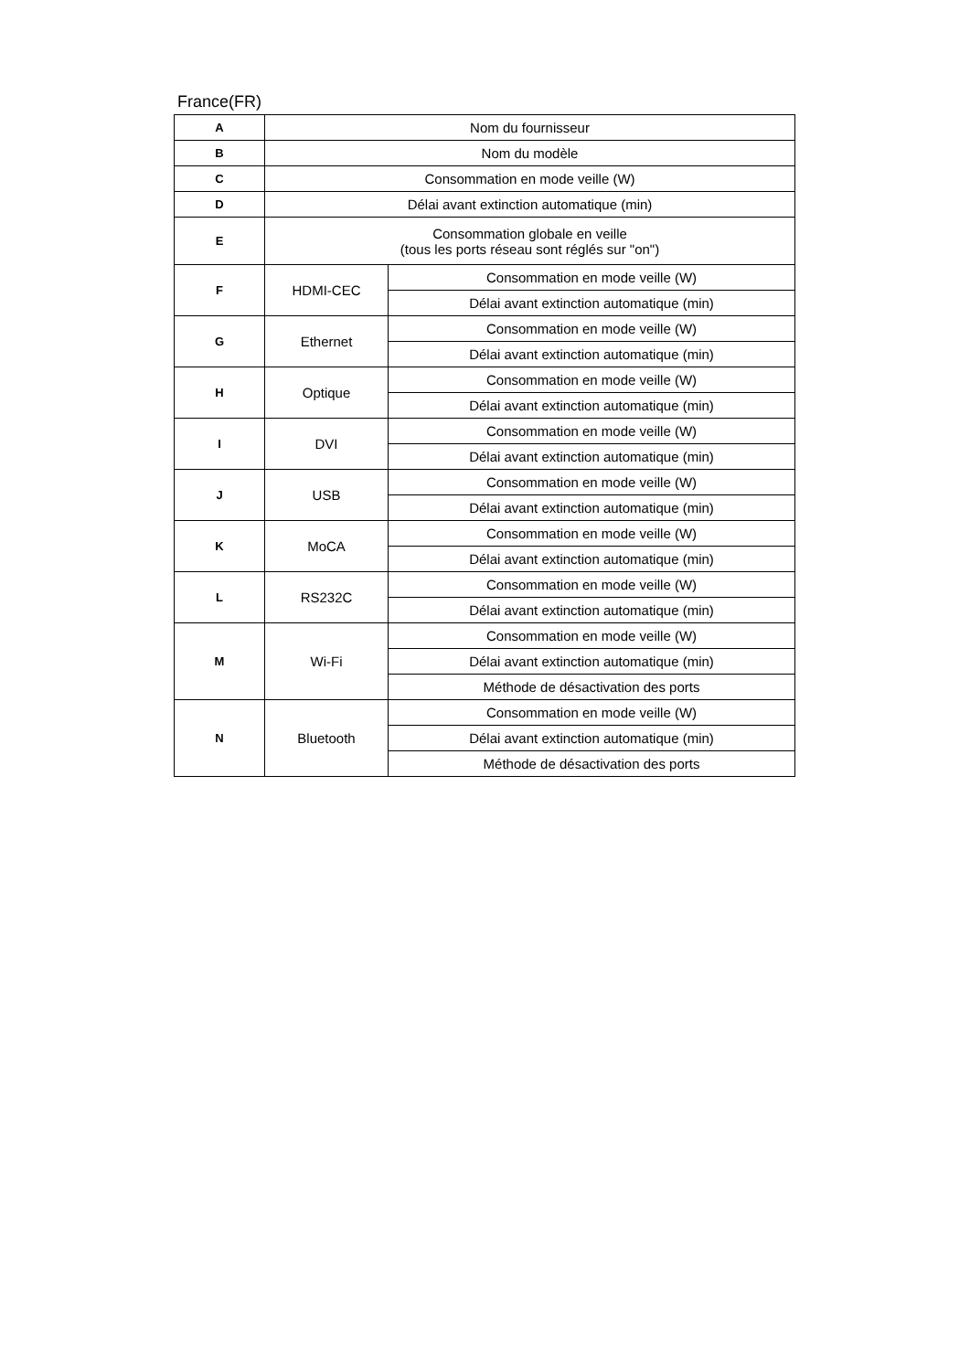France(FR)
| A | Nom du fournisseur | |
| B | Nom du modèle | |
| C | Consommation en mode veille (W) | |
| D | Délai avant extinction automatique (min) | |
| E | Consommation globale en veille (tous les ports réseau sont réglés sur "on") | |
| F | HDMI-CEC | Consommation en mode veille (W) |
| | | Délai avant extinction automatique (min) |
| G | Ethernet | Consommation en mode veille (W) |
| | | Délai avant extinction automatique (min) |
| H | Optique | Consommation en mode veille (W) |
| | | Délai avant extinction automatique (min) |
| I | DVI | Consommation en mode veille (W) |
| | | Délai avant extinction automatique (min) |
| J | USB | Consommation en mode veille (W) |
| | | Délai avant extinction automatique (min) |
| K | MoCA | Consommation en mode veille (W) |
| | | Délai avant extinction automatique (min) |
| L | RS232C | Consommation en mode veille (W) |
| | | Délai avant extinction automatique (min) |
| M | Wi-Fi | Consommation en mode veille (W) |
| | | Délai avant extinction automatique (min) |
| | | Méthode de désactivation des ports |
| N | Bluetooth | Consommation en mode veille (W) |
| | | Délai avant extinction automatique (min) |
| | | Méthode de désactivation des ports |